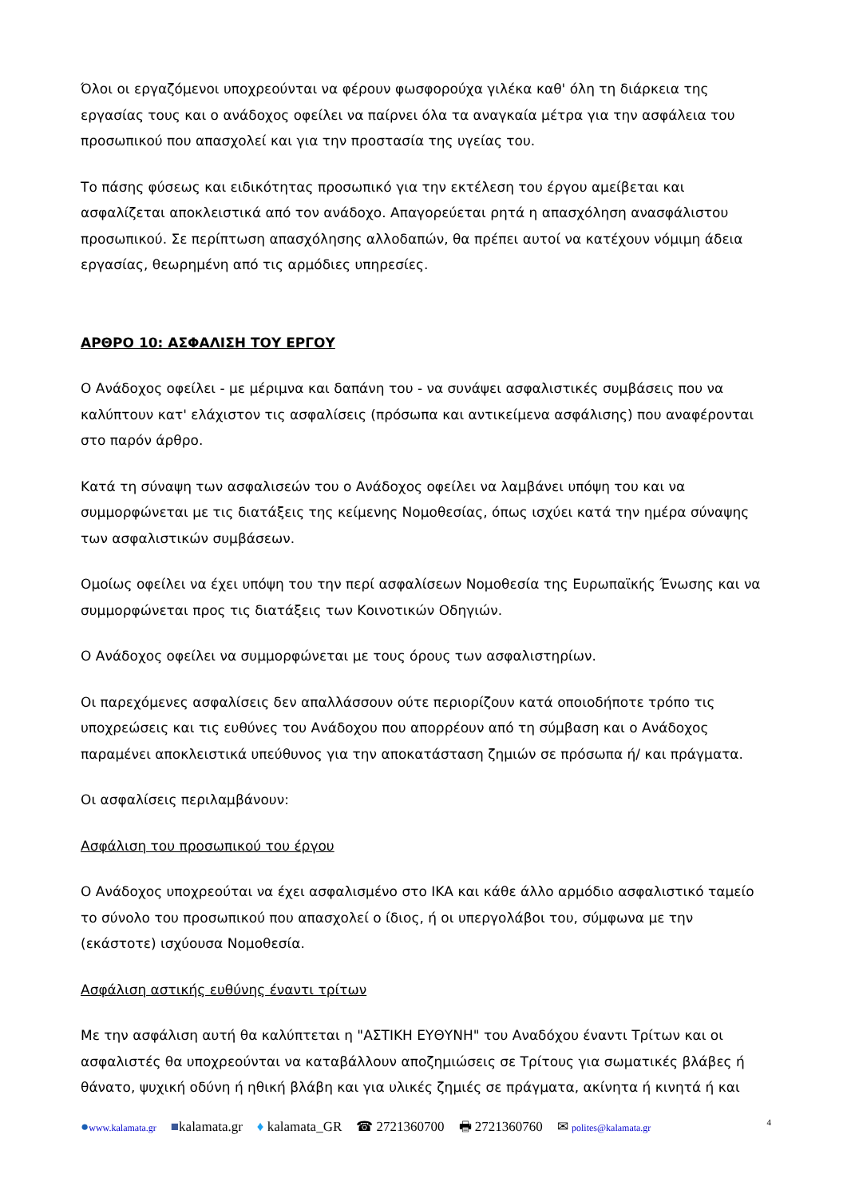Όλοι οι εργαζόμενοι υποχρεούνται να φέρουν φωσφορούχα γιλέκα καθ' όλη τη διάρκεια της εργασίας τους και ο ανάδοχος οφείλει να παίρνει όλα τα αναγκαία μέτρα για την ασφάλεια του προσωπικού που απασχολεί και για την προστασία της υγείας του.
Το πάσης φύσεως και ειδικότητας προσωπικό για την εκτέλεση του έργου αμείβεται και ασφαλίζεται αποκλειστικά από τον ανάδοχο. Απαγορεύεται ρητά η απασχόληση ανασφάλιστου προσωπικού. Σε περίπτωση απασχόλησης αλλοδαπών, θα πρέπει αυτοί να κατέχουν νόμιμη άδεια εργασίας, θεωρημένη από τις αρμόδιες υπηρεσίες.
ΑΡΘΡΟ 10: ΑΣΦΑΛΙΣΗ ΤΟΥ ΕΡΓΟΥ
Ο Ανάδοχος οφείλει - με μέριμνα και δαπάνη του - να συνάψει ασφαλιστικές συμβάσεις που να καλύπτουν κατ' ελάχιστον τις ασφαλίσεις (πρόσωπα και αντικείμενα ασφάλισης) που αναφέρονται στο παρόν άρθρο.
Κατά τη σύναψη των ασφαλισεών του ο Ανάδοχος οφείλει να λαμβάνει υπόψη του και να συμμορφώνεται με τις διατάξεις της κείμενης Νομοθεσίας, όπως ισχύει κατά την ημέρα σύναψης των ασφαλιστικών συμβάσεων.
Ομοίως οφείλει να έχει υπόψη του την περί ασφαλίσεων Νομοθεσία της Ευρωπαϊκής Ένωσης και να συμμορφώνεται προς τις διατάξεις των Κοινοτικών Οδηγιών.
Ο Ανάδοχος οφείλει να συμμορφώνεται με τους όρους των ασφαλιστηρίων.
Οι παρεχόμενες ασφαλίσεις δεν απαλλάσσουν ούτε περιορίζουν κατά οποιοδήποτε τρόπο τις υποχρεώσεις και τις ευθύνες του Ανάδοχου που απορρέουν από τη σύμβαση και ο Ανάδοχος παραμένει αποκλειστικά υπεύθυνος για την αποκατάσταση ζημιών σε πρόσωπα ή/ και πράγματα.
Οι ασφαλίσεις περιλαμβάνουν:
Ασφάλιση του προσωπικού του έργου
Ο Ανάδοχος υποχρεούται να έχει ασφαλισμένο στο ΙΚΑ και κάθε άλλο αρμόδιο ασφαλιστικό ταμείο το σύνολο του προσωπικού που απασχολεί ο ίδιος, ή οι υπεργολάβοι του, σύμφωνα με την (εκάστοτε) ισχύουσα Νομοθεσία.
Ασφάλιση αστικής ευθύνης έναντι τρίτων
Με την ασφάλιση αυτή θα καλύπτεται η "ΑΣΤΙΚΗ ΕΥΘΥΝΗ" του Αναδόχου έναντι Τρίτων και οι ασφαλιστές θα υποχρεούνται να καταβάλλουν αποζημιώσεις σε Τρίτους για σωματικές βλάβες ή θάνατο, ψυχική οδύνη ή ηθική βλάβη και για υλικές ζημιές σε πράγματα, ακίνητα ή κινητά ή και
●www.kalamata.gr ■kalamata.gr ♦ kalamata_GR ☎ 2721360700 🖶 2721360760 ✉ polites@kalamata.gr 4